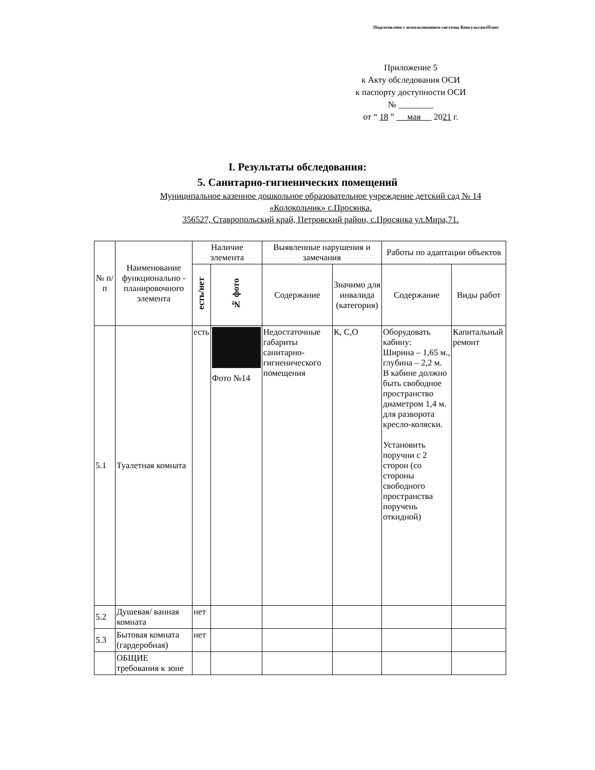Подготовлено с использованием системы КонсультантПлюс
Приложение 5
к Акту обследования ОСИ
к паспорту доступности ОСИ
№ ________
от “ 18 ” мая 2021 г.
I. Результаты обследования:
5. Санитарно-гигиенических помещений
Муниципальное казенное дошкольное образовательное учреждение детский сад № 14
«Колокольчик» с.Просянка.
356527, Ставропольский край, Петровский район, с.Просянка ул.Мира,71.
| № п/п | Наименование функционально - планировочного элемента | Наличие элемента | | Выявленные нарушения и замечания | | Работы по адаптации объектов | |
| --- | --- | --- | --- | --- | --- | --- | --- |
| | | есть/нет | № фото | Содержание | Значимо для инвалида (категория) | Содержание | Виды работ |
| 5.1 | Туалетная комната | есть | Фото №14 | Недостаточные габариты санитарно-гигиенического помещения | К, С,О | Оборудовать кабину: Ширина – 1,65 м., глубина – 2,2 м. В кабине должно быть свободное пространство диаметром 1,4 м. для разворота кресло-коляски. Установить поручни с 2 сторон (со стороны свободного пространства поручень откидной) | Капитальный ремонт |
| 5.2 | Душевая/ ванная комната | нет | | | | | |
| 5.3 | Бытовая комната (гардеробная) | нет | | | | | |
| | ОБЩИЕ требования к зоне | | | | | | |